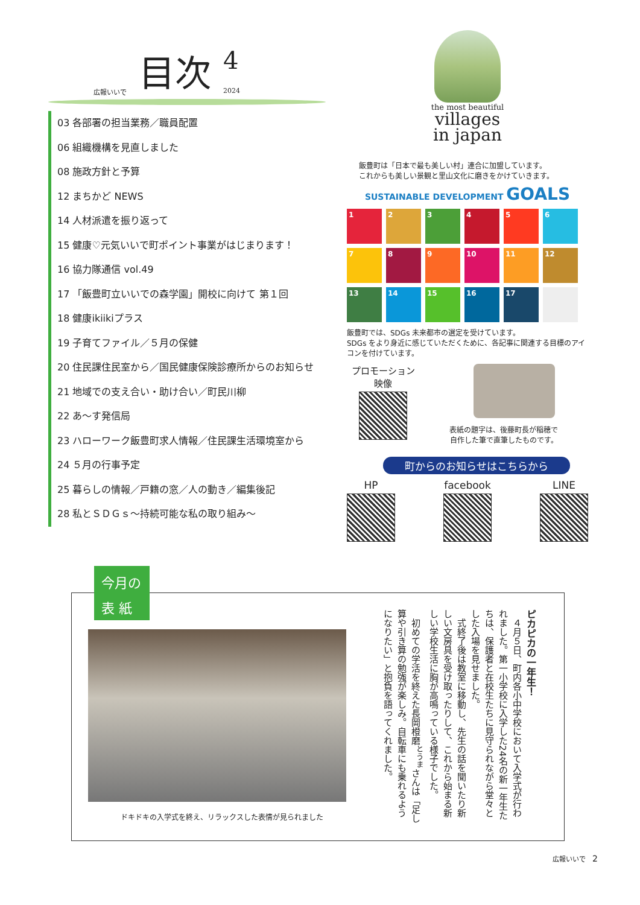広報いいで 目次 4
2024
03 各部署の担当業務／職員配置
06 組織機構を見直しました
08 施政方針と予算
12 まちかど NEWS
14 人材派遣を振り返って
15 健康♡元気いいで町ポイント事業がはじまります！
16 協力隊通信 vol.49
17 「飯豊町立いいでの森学園」開校に向けて 第１回
18 健康ikiikiプラス
19 子育てファイル／５月の保健
20 住民課住民室から／国民健康保険診療所からのお知らせ
21 地域での支え合い・助け合い／町民川柳
22 あ～す発信局
23 ハローワーク飯豊町求人情報／住民課生活環境室から
24 ５月の行事予定
25 暮らしの情報／戸籍の窓／人の動き／編集後記
28 私とＳＤＧｓ～持続可能な私の取り組み～
the most beautiful
villages
in japan
飯豊町は「日本で最も美しい村」連合に加盟しています。
これからも美しい景観と里山文化に磨きをかけていきます。
SUSTAINABLE DEVELOPMENT GOALS
1
2
3
4
5
6
7
8
9
10
11
12
13
14
15
16
17
飯豊町では、SDGs 未来都市の選定を受けています。
SDGs をより身近に感じていただくために、各記事に関連する目標のアイコンを付けています。
プロモーション
映像
表紙の題字は、後藤町長が稲穂で
自作した筆で直筆したものです。
町からのお知らせはこちらから
HP facebook LINE
今月の
表 紙
ドキドキの入学式を終え、リラックスした表情が見られました
ピカピカの一年生！
　４月５日、町内各小中学校において入学式が行われました。第一小学校に入学した24名の新一年生たちは、保護者と在校生たちに見守られながら堂々とした入場を見せました。
　式終了後は教室に移動し、先生の話を聞いたり新しい文房具を受け取ったりして、これから始まる新しい学校生活に胸が高鳴っている様子でした。
　初めての学活を終えた長岡橙磨<sup>とうま</sup>さんは「足し算や引き算の勉強が楽しみ。自転車にも乗れるようになりたい」と抱負を語ってくれました。
広報いいで　2